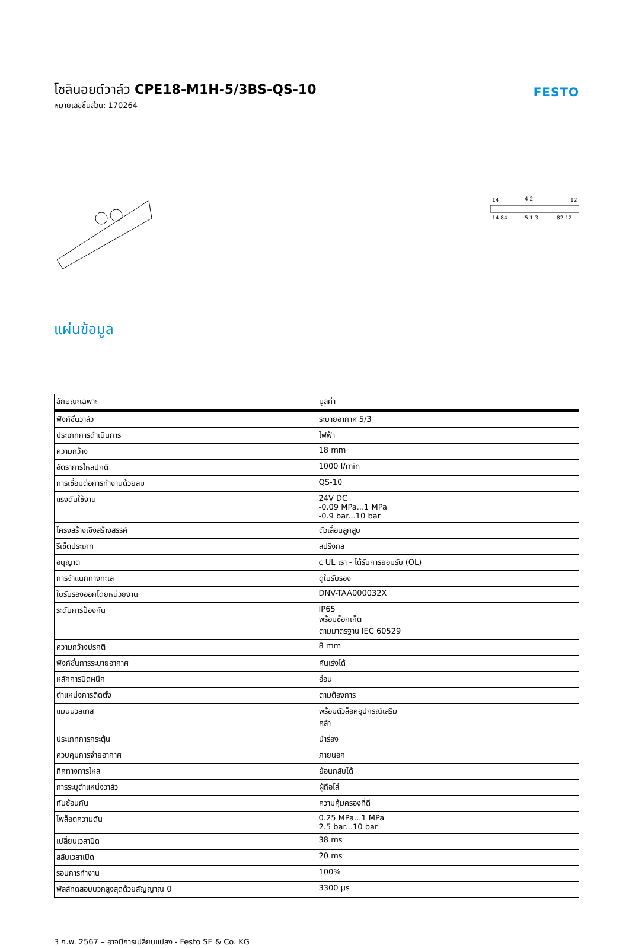โซลินอยด์วาล์ว CPE18-M1H-5/3BS-QS-10
หมายเลขชิ้นส่วน: 170264
FESTO
14
4 2
12
14 84
5 1 3
82 12
แผ่นข้อมูล
| ลักษณะเฉพาะ | มูลค่า |
| --- | --- |
| ฟังก์ชั่นวาล์ว | ระบายอากาศ 5/3 |
| ประเภทการดำเนินการ | ไฟฟ้า |
| ความกว้าง | 18 mm |
| อัตราการไหลปกติ | 1000 l/min |
| การเชื่อมต่อการทำงานด้วยลม | QS-10 |
| แรงดันใช้งาน | 24V DC -0.09 MPa...1 MPa -0.9 bar...10 bar |
| โครงสร้างเชิงสร้างสรรค์ | ตัวเลื่อนลูกสูบ |
| รีเซ็ตประเภท | สปริงกล |
| อนุญาต | c UL เรา - ได้รับการยอมรับ (OL) |
| การจำแนกทางทะเล | ดูใบรับรอง |
| ใบรับรองออกโดยหน่วยงาน | DNV-TAA000032X |
| ระดับการป้องกัน | IP65 พร้อมซ็อกเก็ต ตามมาตรฐาน IEC 60529 |
| ความกว้างปรกติ | 8 mm |
| ฟังก์ชั่นการระบายอากาศ | คันเร่งได้ |
| หลักการปิดผนึก | อ่อน |
| ตำแหน่งการติดตั้ง | ตามต้องการ |
| แมนนวลเทส | พร้อมตัวล็อคอุปกรณ์เสริม คลำ |
| ประเภทการกระตุ้น | นำร่อง |
| ควบคุมการจ่ายอากาศ | ภายนอก |
| ทิศทางการไหล | ย้อนกลับได้ |
| การระบุตำแหน่งวาล์ว | ผู้ถือโล่ |
| ทับซ้อนกัน | ความคุ้มครองที่ดี |
| ไพล็อตความดัน | 0.25 MPa...1 MPa 2.5 bar...10 bar |
| เปลี่ยนเวลาปิด | 38 ms |
| สลับเวลาเปิด | 20 ms |
| รอบการทำงาน | 100% |
| พัลส์ทดสอบบวกสูงสุดด้วยสัญญาณ 0 | 3300 µs |
3 ก.พ. 2567 – อาจมีการเปลี่ยนแปลง - Festo SE & Co. KG